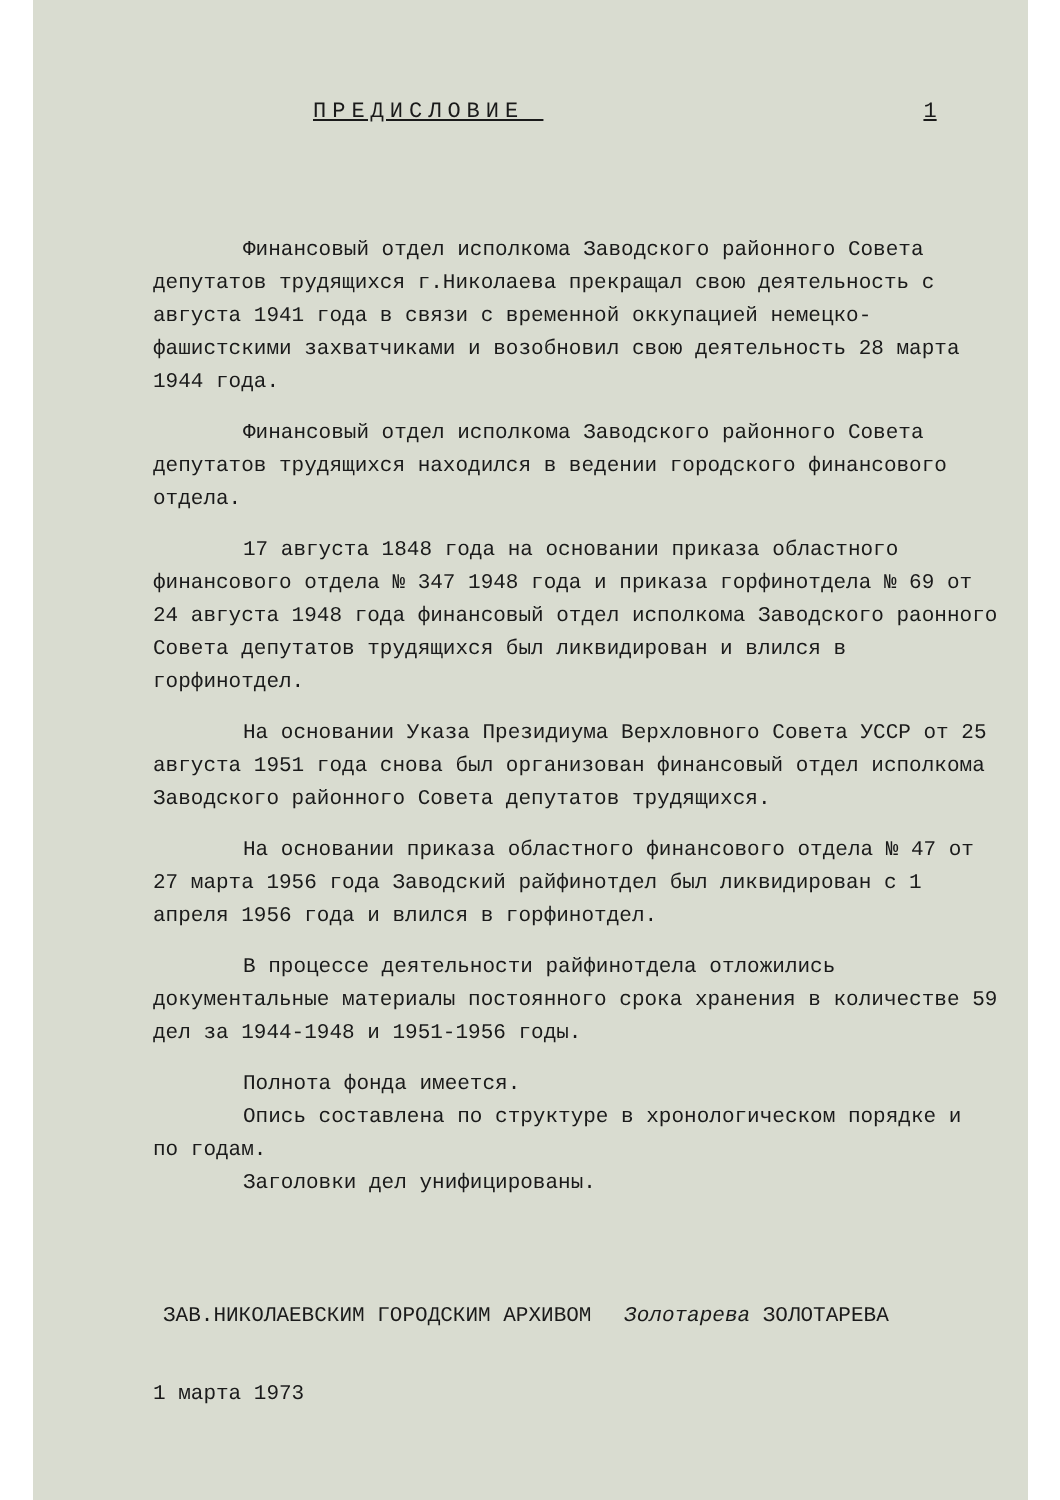ПРЕДИСЛОВИЕ 1
Финансовый отдел исполкома Заводского районного Совета депутатов трудящихся г.Николаева прекращал свою деятельность с августа 1941 года в связи с временной оккупацией немецко-фашистскими захватчиками и возобновил свою деятельность 28 марта 1944 года.
Финансовый отдел исполкома Заводского районного Совета депутатов трудящихся находился в ведении городского финансового отдела.
17 августа 1848 года на основании приказа областного финансового отдела № 347 1948 года и приказа горфинотдела № 69 от 24 августа 1948 года финансовый отдел исполкома Заводского раонного Совета депутатов трудящихся был ликвидирован и влился в горфинотдел.
На основании Указа Президиума Верхловного Совета УССР от 25 августа 1951 года снова был организован финансовый отдел исполкома Заводского районного Совета депутатов трудящихся.
На основании приказа областного финансового отдела № 47 от 27 марта 1956 года Заводский райфинотдел был ликвидирован с 1 апреля 1956 года и влился в горфинотдел.
В процессе деятельности райфинотдела отложились документальные материалы постоянного срока хранения в количестве 59 дел за 1944-1948 и 1951-1956 годы.
Полнота фонда имеется.
Опись составлена по структуре в хронологическом порядке и по годам.
Заголовки дел унифицированы.
ЗАВ.НИКОЛАЕВСКИМ ГОРОДСКИМ АРХИВОМ Золотарева ЗОЛОТАРЕВА
1 марта 1973